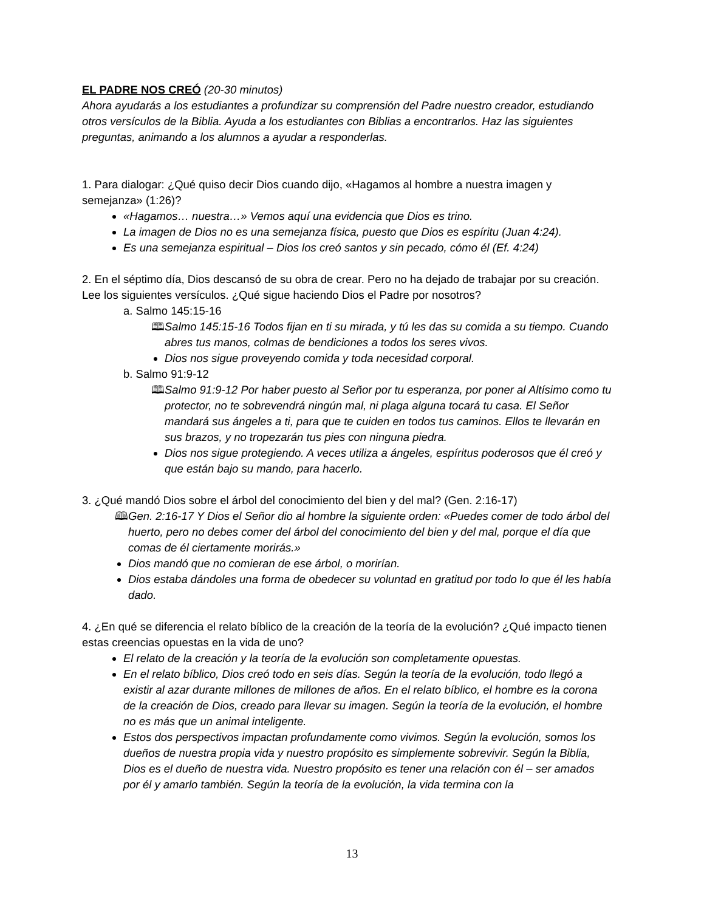EL PADRE NOS CREÓ (20-30 minutos)
Ahora ayudarás a los estudiantes a profundizar su comprensión del Padre nuestro creador, estudiando otros versículos de la Biblia. Ayuda a los estudiantes con Biblias a encontrarlos. Haz las siguientes preguntas, animando a los alumnos a ayudar a responderlas.
1. Para dialogar: ¿Qué quiso decir Dios cuando dijo, «Hagamos al hombre a nuestra imagen y semejanza» (1:26)?
«Hagamos… nuestra…» Vemos aquí una evidencia que Dios es trino.
La imagen de Dios no es una semejanza física, puesto que Dios es espíritu (Juan 4:24).
Es una semejanza espiritual – Dios los creó santos y sin pecado, cómo él (Ef. 4:24)
2. En el séptimo día, Dios descansó de su obra de crear. Pero no ha dejado de trabajar por su creación. Lee los siguientes versículos. ¿Qué sigue haciendo Dios el Padre por nosotros?
a. Salmo 145:15-16
🕮 Salmo 145:15-16 Todos fijan en ti su mirada, y tú les das su comida a su tiempo. Cuando abres tus manos, colmas de bendiciones a todos los seres vivos.
Dios nos sigue proveyendo comida y toda necesidad corporal.
b. Salmo 91:9-12
🕮 Salmo 91:9-12 Por haber puesto al Señor por tu esperanza, por poner al Altísimo como tu protector, no te sobrevendrá ningún mal, ni plaga alguna tocará tu casa. El Señor mandará sus ángeles a ti, para que te cuiden en todos tus caminos. Ellos te llevarán en sus brazos, y no tropezarán tus pies con ninguna piedra.
Dios nos sigue protegiendo. A veces utiliza a ángeles, espíritus poderosos que él creó y que están bajo su mando, para hacerlo.
3. ¿Qué mandó Dios sobre el árbol del conocimiento del bien y del mal? (Gen. 2:16-17)
🕮 Gen. 2:16-17 Y Dios el Señor dio al hombre la siguiente orden: «Puedes comer de todo árbol del huerto, pero no debes comer del árbol del conocimiento del bien y del mal, porque el día que comas de él ciertamente morirás.»
Dios mandó que no comieran de ese árbol, o morirían.
Dios estaba dándoles una forma de obedecer su voluntad en gratitud por todo lo que él les había dado.
4. ¿En qué se diferencia el relato bíblico de la creación de la teoría de la evolución? ¿Qué impacto tienen estas creencias opuestas en la vida de uno?
El relato de la creación y la teoría de la evolución son completamente opuestas.
En el relato bíblico, Dios creó todo en seis días. Según la teoría de la evolución, todo llegó a existir al azar durante millones de millones de años. En el relato bíblico, el hombre es la corona de la creación de Dios, creado para llevar su imagen. Según la teoría de la evolución, el hombre no es más que un animal inteligente.
Estos dos perspectivos impactan profundamente como vivimos. Según la evolución, somos los dueños de nuestra propia vida y nuestro propósito es simplemente sobrevivir. Según la Biblia, Dios es el dueño de nuestra vida. Nuestro propósito es tener una relación con él – ser amados por él y amarlo también. Según la teoría de la evolución, la vida termina con la
13